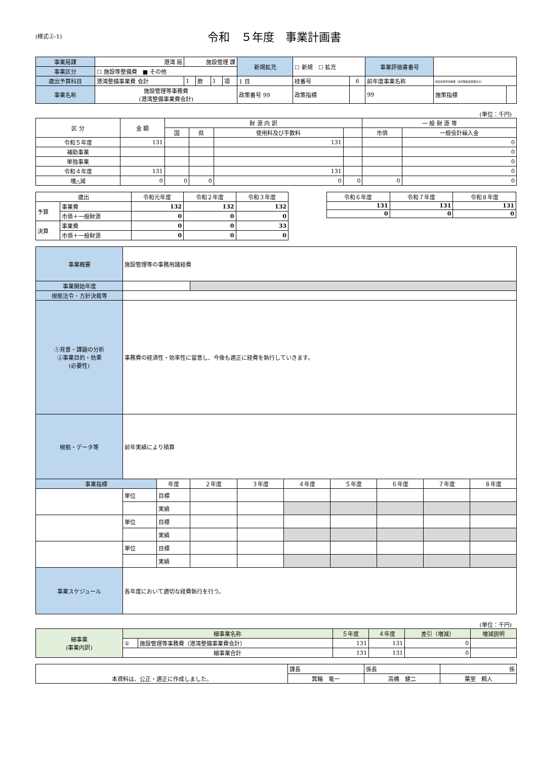(様式②-1)
令和　５年度　事業計画書
| 事業局課 | 港湾 局 | 施設管理 課 | | | | 新規拡充 | ☐ 新規 ☐ 拡充 | | 事業評価書番号 | | |
| 事業区分 | ☐ 施設等整備費 ■ その他 | | | | | | | | | | |
| 歳出予算科目 | 港湾整備事業費 会計 | 1 | 款 | 1 | 項 | 1 目 | 枝番号 | 6 | 前年度事業名称 | 施設管理等事務費（港湾整備事業費会計） | |
| 事業名称 | 施設管理等事務費 (港湾整備事業費会計) | | | | | 政策番号 99 | 政策指標 | | 99 | 施策指標 | |
(単位：千円)
| 区 分 | 金 額 | 財 源 内 訳 | | | | 一 般 財 源 等 | |
| --- | --- | --- | --- | --- | --- | --- | --- |
| | | 国 | 県 | 使用料及び手数料 | | 市債 | 一般会計繰入金 |
| 令和５年度 | 131 | | | 131 | | | 0 |
| 補助事業 | | | | | | | 0 |
| 単独事業 | | | | | | | 0 |
| 令和４年度 | 131 | | | 131 | | | 0 |
| 増△減 | 0 | 0 | 0 | 0 | 0 | 0 | 0 |
| 歳出 | | 令和元年度 | 令和２年度 | 令和３年度 |
| --- | --- | --- | --- | --- |
| 予算 | 事業費 | 132 | 132 | 132 |
| | 市債＋一般財源 | 0 | 0 | 0 |
| 決算 | 事業費 | 0 | 0 | 33 |
| | 市債＋一般財源 | 0 | 0 | 0 |
| 令和６年度 | 令和７年度 | 令和８年度 |
| --- | --- | --- |
| 131 | 131 | 131 |
| 0 | 0 | 0 |
| 事業概要 | 施設管理等の事務用諸経費 | | | | | | | | |
| 事業開始年度 | | | | | | | | | |
| 根拠法令・方針決裁等 | | | | | | | | | |
| ①背景・課題の分析 ②事業目的・効果 (必要性) | 事務費の経済性・効率性に留意し、今後も適正に経費を執行していきます。 | | | | | | | | |
| 根拠・データ等 | 前年実績により積算 | | | | | | | | |
| 事業指標 | | 年度 | ２年度 | ３年度 | ４年度 | ５年度 | ６年度 | ７年度 | ８年度 |
| | 単位 | 目標 | | | | | | | |
| | | 実績 | | | | | | | |
| | 単位 | 目標 | | | | | | | |
| | | 実績 | | | | | | | |
| | 単位 | 目標 | | | | | | | |
| | | 実績 | | | | | | | |
| 事業スケジュール | 各年度において適切な経費執行を行う。 | | | | | | | | |
(単位：千円)
| 細事業 (事業内訳) | 細事業名称 | | ５年度 | ４年度 | 差引（増減） | 増減説明 |
| | ① | 施設管理等事務費（港湾整備事業費会計） | 131 | 131 | 0 | |
| | 細事業合計 | | 131 | 131 | 0 | |
| 本資料は、公正・適正に作成しました。 | 課長 | 係長 | 係 |
| | 箕輪 竜一 | 高橋 健二 | 葉室 頼人 |